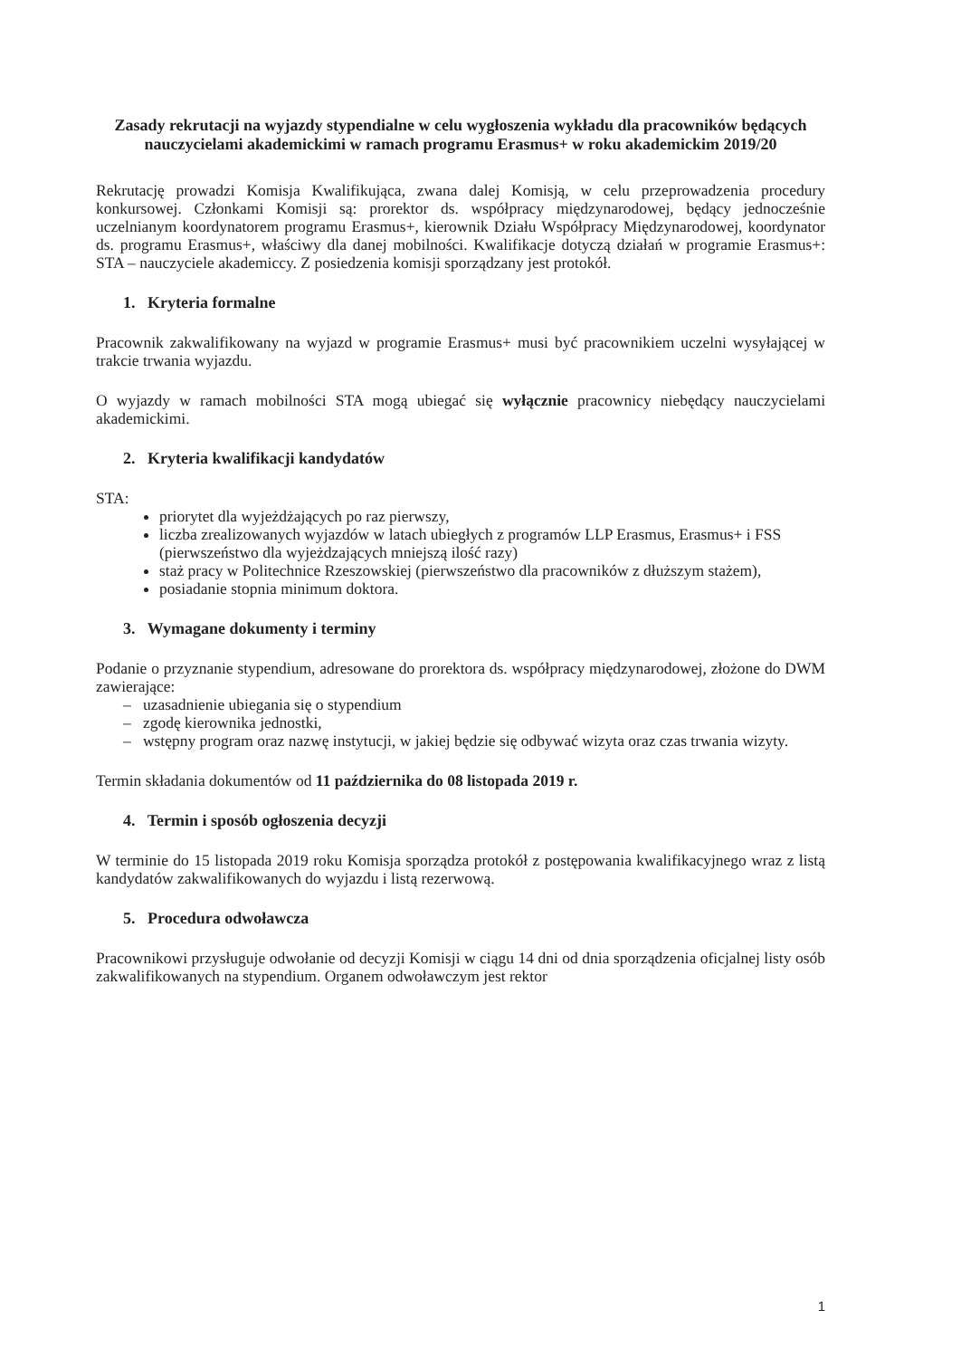Zasady rekrutacji na wyjazdy stypendialne w celu wygłoszenia wykładu dla pracowników będących nauczycielami akademickimi w ramach programu Erasmus+ w roku akademickim 2019/20
Rekrutację prowadzi Komisja Kwalifikująca, zwana dalej Komisją, w celu przeprowadzenia procedury konkursowej. Członkami Komisji są: prorektor ds. współpracy międzynarodowej, będący jednocześnie uczelnianym koordynatorem programu Erasmus+, kierownik Działu Współpracy Międzynarodowej, koordynator ds. programu Erasmus+, właściwy dla danej mobilności. Kwalifikacje dotyczą działań w programie Erasmus+: STA – nauczyciele akademiccy. Z posiedzenia komisji sporządzany jest protokół.
1. Kryteria formalne
Pracownik zakwalifikowany na wyjazd w programie Erasmus+ musi być pracownikiem uczelni wysyłającej w trakcie trwania wyjazdu.
O wyjazdy w ramach mobilności STA mogą ubiegać się wyłącznie pracownicy niebędący nauczycielami akademickimi.
2. Kryteria kwalifikacji kandydatów
STA:
priorytet dla wyjeżdżających po raz pierwszy,
liczba zrealizowanych wyjazdów w latach ubiegłych z programów LLP Erasmus, Erasmus+ i FSS (pierwszeństwo dla wyjeżdzających mniejszą ilość razy)
staż pracy w Politechnice Rzeszowskiej (pierwszeństwo dla pracowników z dłuższym stażem),
posiadanie stopnia minimum doktora.
3. Wymagane dokumenty i terminy
Podanie o przyznanie stypendium, adresowane do prorektora ds. współpracy międzynarodowej, złożone do DWM zawierające:
– uzasadnienie ubiegania się o stypendium
– zgodę kierownika jednostki,
– wstępny program oraz nazwę instytucji, w jakiej będzie się odbywać wizyta oraz czas trwania wizyty.
Termin składania dokumentów od 11 października do 08 listopada 2019 r.
4. Termin i sposób ogłoszenia decyzji
W terminie do 15 listopada 2019 roku Komisja sporządza protokół z postępowania kwalifikacyjnego wraz z listą kandydatów zakwalifikowanych do wyjazdu i listą rezerwową.
5. Procedura odwoławcza
Pracownikowi przysługuje odwołanie od decyzji Komisji w ciągu 14 dni od dnia sporządzenia oficjalnej listy osób zakwalifikowanych na stypendium. Organem odwoławczym jest rektor
1